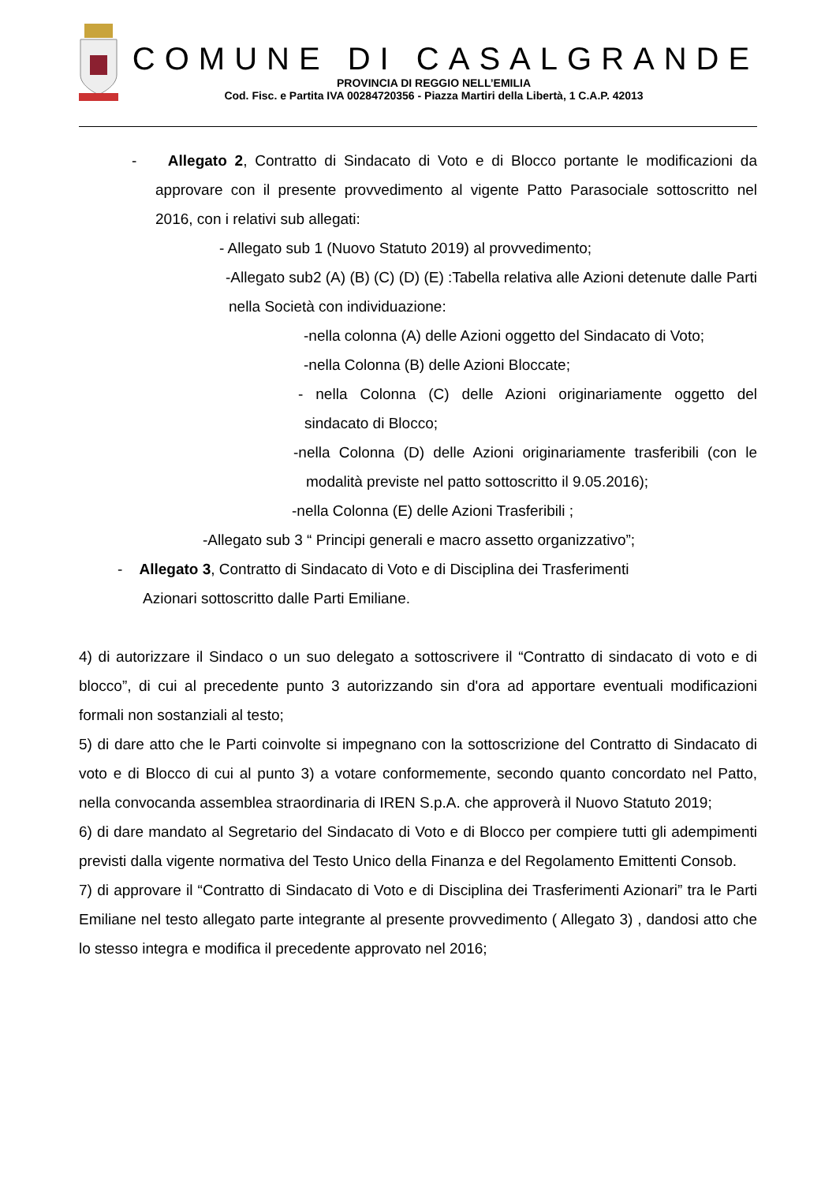COMUNE DI CASALGRANDE
PROVINCIA DI REGGIO NELL’EMILIA
Cod. Fisc. e Partita IVA 00284720356 - Piazza Martiri della Libertà, 1 C.A.P. 42013
- Allegato 2, Contratto di Sindacato di Voto e di Blocco portante le modificazioni da approvare con il presente provvedimento al vigente Patto Parasociale sottoscritto nel 2016, con i relativi sub allegati:
- Allegato sub 1 (Nuovo Statuto 2019) al provvedimento;
-Allegato sub2 (A) (B) (C) (D) (E) :Tabella relativa alle Azioni detenute dalle Parti nella Società con individuazione:
-nella colonna (A) delle Azioni oggetto del Sindacato di Voto;
-nella Colonna (B) delle Azioni Bloccate;
- nella Colonna (C) delle Azioni originariamente oggetto del sindacato di Blocco;
-nella Colonna (D) delle Azioni originariamente trasferibili (con le modalità previste nel patto sottoscritto il 9.05.2016);
-nella Colonna (E) delle Azioni Trasferibili ;
-Allegato sub 3 “ Principi generali e macro assetto organizzativo”;
- Allegato 3, Contratto di Sindacato di Voto e di Disciplina dei Trasferimenti
Azionari sottoscritto dalle Parti Emiliane.
4) di autorizzare il Sindaco o un suo delegato a sottoscrivere il “Contratto di sindacato di voto e di blocco”, di cui al precedente punto 3 autorizzando sin d'ora ad apportare eventuali modificazioni formali non sostanziali al testo;
5) di dare atto che le Parti coinvolte si impegnano con la sottoscrizione del Contratto di Sindacato di voto e di Blocco di cui al punto 3) a votare conformemente, secondo quanto concordato nel Patto, nella convocanda assemblea straordinaria di IREN S.p.A. che approverà il Nuovo Statuto 2019;
6) di dare mandato al Segretario del Sindacato di Voto e di Blocco per compiere tutti gli adempimenti previsti dalla vigente normativa del Testo Unico della Finanza e del Regolamento Emittenti Consob.
7) di approvare il “Contratto di Sindacato di Voto e di Disciplina dei Trasferimenti Azionari” tra le Parti Emiliane nel testo allegato parte integrante al presente provvedimento ( Allegato 3) , dandosi atto che lo stesso integra e modifica il precedente approvato nel 2016;